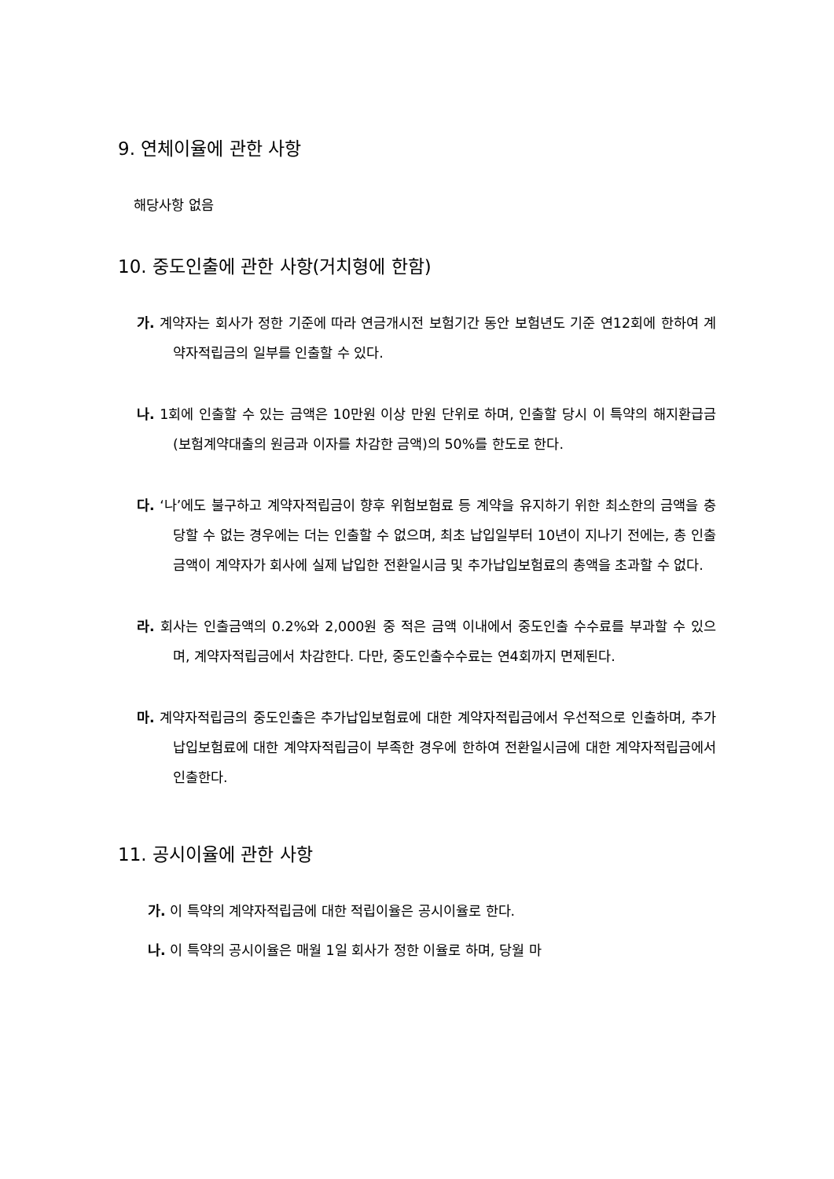9. 연체이율에 관한 사항
해당사항 없음
10. 중도인출에 관한 사항(거치형에 한함)
가. 계약자는 회사가 정한 기준에 따라 연금개시전 보험기간 동안 보험년도 기준 연12회에 한하여 계약자적립금의 일부를 인출할 수 있다.
나. 1회에 인출할 수 있는 금액은 10만원 이상 만원 단위로 하며, 인출할 당시 이 특약의 해지환급금(보험계약대출의 원금과 이자를 차감한 금액)의 50%를 한도로 한다.
다. ‘나’에도 불구하고 계약자적립금이 향후 위험보험료 등 계약을 유지하기 위한 최소한의 금액을 충당할 수 없는 경우에는 더는 인출할 수 없으며, 최초 납입일부터 10년이 지나기 전에는, 총 인출금액이 계약자가 회사에 실제 납입한 전환일시금 및 추가납입보험료의 총액을 초과할 수 없다.
라. 회사는 인출금액의 0.2%와 2,000원 중 적은 금액 이내에서 중도인출 수수료를 부과할 수 있으며, 계약자적립금에서 차감한다. 다만, 중도인출수수료는 연4회까지 면제된다.
마. 계약자적립금의 중도인출은 추가납입보험료에 대한 계약자적립금에서 우선적으로 인출하며, 추가납입보험료에 대한 계약자적립금이 부족한 경우에 한하여 전환일시금에 대한 계약자적립금에서 인출한다.
11. 공시이율에 관한 사항
가. 이 특약의 계약자적립금에 대한 적립이율은 공시이율로 한다.
나. 이 특약의 공시이율은 매월 1일 회사가 정한 이율로 하며, 당월 마